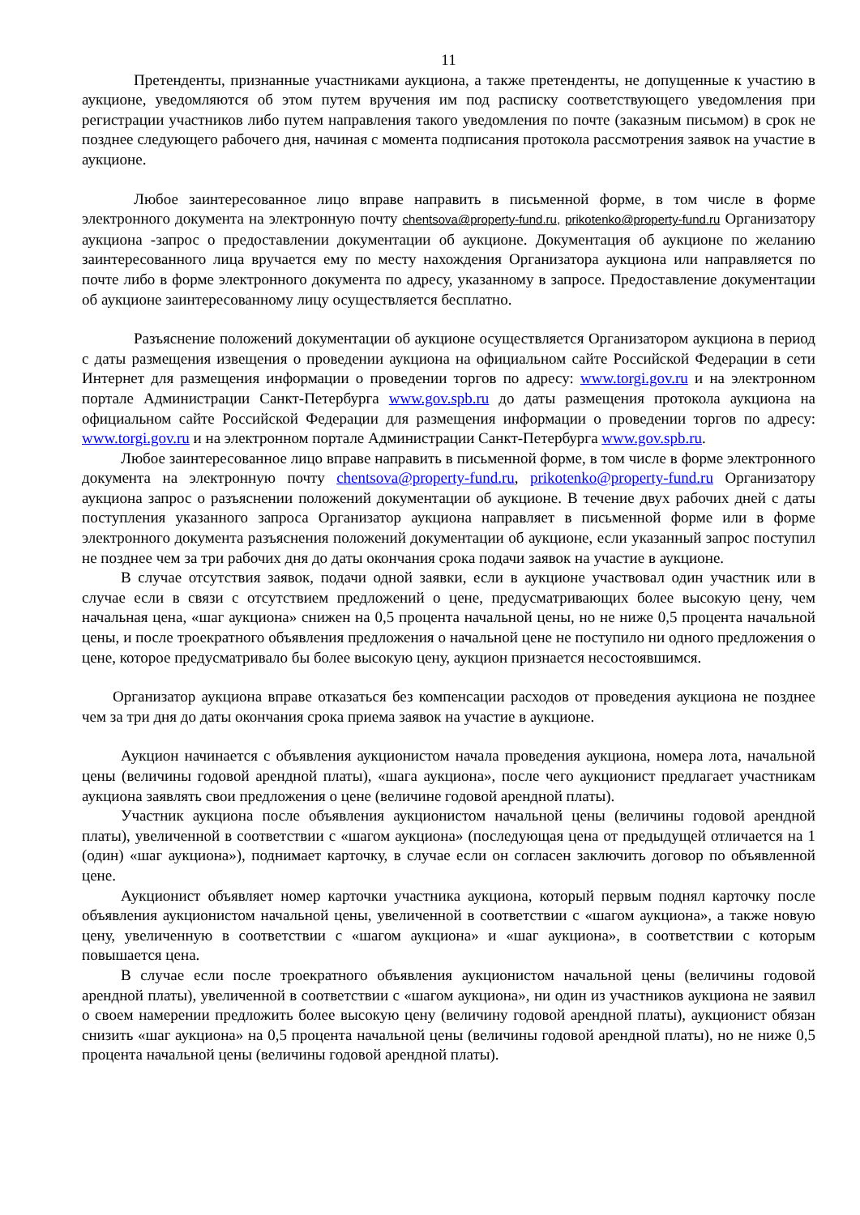11
Претенденты, признанные участниками аукциона, а также претенденты, не допущенные к участию в аукционе, уведомляются об этом путем вручения им под расписку соответствующего уведомления при регистрации участников либо путем направления такого уведомления по почте (заказным письмом) в срок не позднее следующего рабочего дня, начиная с момента подписания протокола рассмотрения заявок на участие в аукционе.
Любое заинтересованное лицо вправе направить в письменной форме, в том числе в форме электронного документа на электронную почту chentsova@property-fund.ru, prikotenko@property-fund.ru Организатору аукциона -запрос о предоставлении документации об аукционе. Документация об аукционе по желанию заинтересованного лица вручается ему по месту нахождения Организатора аукциона или направляется по почте либо в форме электронного документа по адресу, указанному в запросе. Предоставление документации об аукционе заинтересованному лицу осуществляется бесплатно.
Разъяснение положений документации об аукционе осуществляется Организатором аукциона в период с даты размещения извещения о проведении аукциона на официальном сайте Российской Федерации в сети Интернет для размещения информации о проведении торгов по адресу: www.torgi.gov.ru и на электронном портале Администрации Санкт-Петербурга www.gov.spb.ru до даты размещения протокола аукциона на официальном сайте Российской Федерации для размещения информации о проведении торгов по адресу: www.torgi.gov.ru и на электронном портале Администрации Санкт-Петербурга www.gov.spb.ru.
Любое заинтересованное лицо вправе направить в письменной форме, в том числе в форме электронного документа на электронную почту chentsova@property-fund.ru, prikotenko@property-fund.ru Организатору аукциона запрос о разъяснении положений документации об аукционе. В течение двух рабочих дней с даты поступления указанного запроса Организатор аукциона направляет в письменной форме или в форме электронного документа разъяснения положений документации об аукционе, если указанный запрос поступил не позднее чем за три рабочих дня до даты окончания срока подачи заявок на участие в аукционе.
В случае отсутствия заявок, подачи одной заявки, если в аукционе участвовал один участник или в случае если в связи с отсутствием предложений о цене, предусматривающих более высокую цену, чем начальная цена, «шаг аукциона» снижен на 0,5 процента начальной цены, но не ниже 0,5 процента начальной цены, и после троекратного объявления предложения о начальной цене не поступило ни одного предложения о цене, которое предусматривало бы более высокую цену, аукцион признается несостоявшимся.
Организатор аукциона вправе отказаться без компенсации расходов от проведения аукциона не позднее чем за три дня до даты окончания срока приема заявок на участие в аукционе.
Аукцион начинается с объявления аукционистом начала проведения аукциона, номера лота, начальной цены (величины годовой арендной платы), «шага аукциона», после чего аукционист предлагает участникам аукциона заявлять свои предложения о цене (величине годовой арендной платы).
Участник аукциона после объявления аукционистом начальной цены (величины годовой арендной платы), увеличенной в соответствии с «шагом аукциона» (последующая цена от предыдущей отличается на 1 (один) «шаг аукциона»), поднимает карточку, в случае если он согласен заключить договор по объявленной цене.
Аукционист объявляет номер карточки участника аукциона, который первым поднял карточку после объявления аукционистом начальной цены, увеличенной в соответствии с «шагом аукциона», а также новую цену, увеличенную в соответствии с «шагом аукциона» и «шаг аукциона», в соответствии с которым повышается цена.
В случае если после троекратного объявления аукционистом начальной цены (величины годовой арендной платы), увеличенной в соответствии с «шагом аукциона», ни один из участников аукциона не заявил о своем намерении предложить более высокую цену (величину годовой арендной платы), аукционист обязан снизить «шаг аукциона» на 0,5 процента начальной цены (величины годовой арендной платы), но не ниже 0,5 процента начальной цены (величины годовой арендной платы).